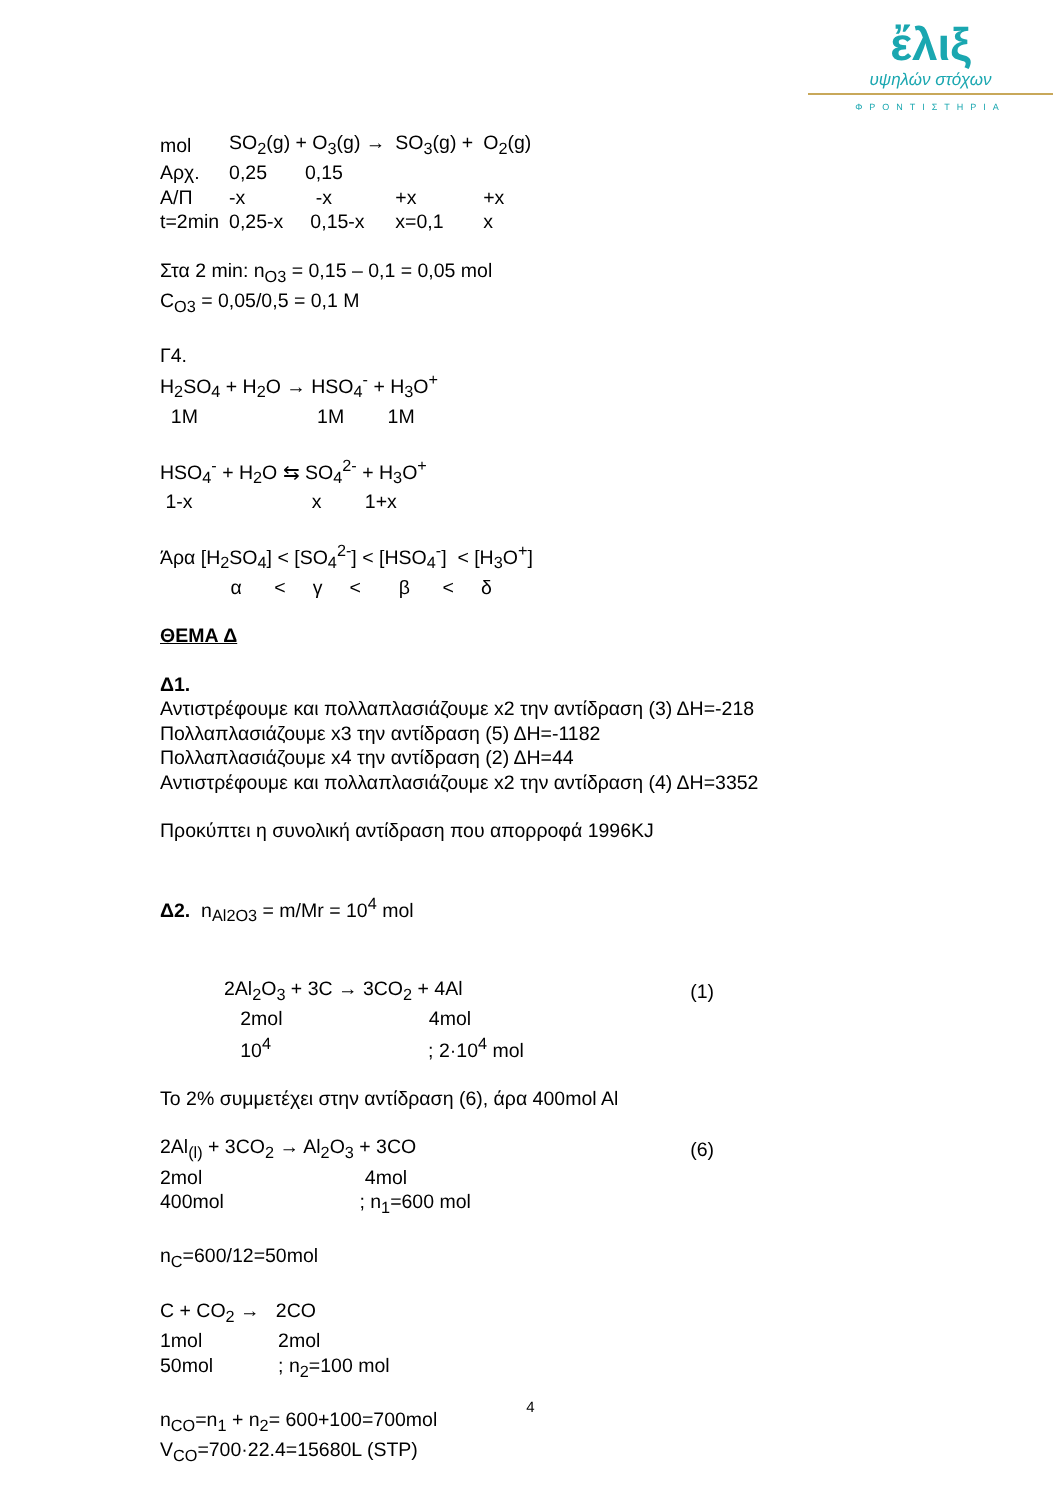ἔλιξ
υψηλών στόχων
ΦΡΟΝΤΙΣΤΗΡΙΑ
| mol | SO<sub>2</sub>(g) + O<sub>3</sub>(g) → | SO<sub>3</sub>(g) + | O<sub>2</sub>(g) |
| Αρχ. | 0,25 0,15 | | |
| Α/Π | -x -x | +x | +x |
| t=2min | 0,25-x 0,15-x | x=0,1 | x |
Στα 2 min: n<sub>O3</sub> = 0,15 – 0,1 = 0,05 mol
C<sub>O3</sub> = 0,05/0,5 = 0,1 M
Γ4.
H<sub>2</sub>SO<sub>4</sub> + H<sub>2</sub>O → HSO<sub>4</sub><sup>-</sup> + H<sub>3</sub>O<sup>+</sup>
1M 1M 1M
HSO<sub>4</sub><sup>-</sup> + H<sub>2</sub>O ⇆ SO<sub>4</sub><sup>2-</sup> + H<sub>3</sub>O<sup>+</sup>
1-x x 1+x
Άρα [H<sub>2</sub>SO<sub>4</sub>] < [SO<sub>4</sub><sup>2-</sup>] < [HSO<sub>4</sub><sup>-</sup>] < [H<sub>3</sub>O<sup>+</sup>]
α < γ < β < δ
ΘΕΜΑ Δ
Δ1.
Αντιστρέφουμε και πολλαπλασιάζουμε x2 την αντίδραση (3) ΔΗ=-218
Πολλαπλασιάζουμε x3 την αντίδραση (5) ΔΗ=-1182
Πολλαπλασιάζουμε x4 την αντίδραση (2) ΔΗ=44
Αντιστρέφουμε και πολλαπλασιάζουμε x2 την αντίδραση (4) ΔΗ=3352
Προκύπτει η συνολική αντίδραση που απορροφά 1996KJ
Δ2. n<sub>Al2O3</sub> = m/Mr = 10<sup>4</sup> mol
| 2Al<sub>2</sub>O<sub>3</sub> + 3C → 3CO<sub>2</sub> + 4Al | (1) |
| 2mol 4mol | |
| 10<sup>4</sup> ; 2·10<sup>4</sup> mol | |
Το 2% συμμετέχει στην αντίδραση (6), άρα 400mol Al
| 2Al<sub>(l)</sub> + 3CO<sub>2</sub> → Al<sub>2</sub>O<sub>3</sub> + 3CO | (6) |
| 2mol 4mol | |
| 400mol ; n<sub>1</sub>=600 mol | |
n<sub>C</sub>=600/12=50mol
C + CO<sub>2</sub> → 2CO
1mol 2mol
50mol ; n<sub>2</sub>=100 mol
n<sub>CO</sub>=n<sub>1</sub> + n<sub>2</sub>= 600+100=700mol
V<sub>CO</sub>=700·22.4=15680L (STP)
4